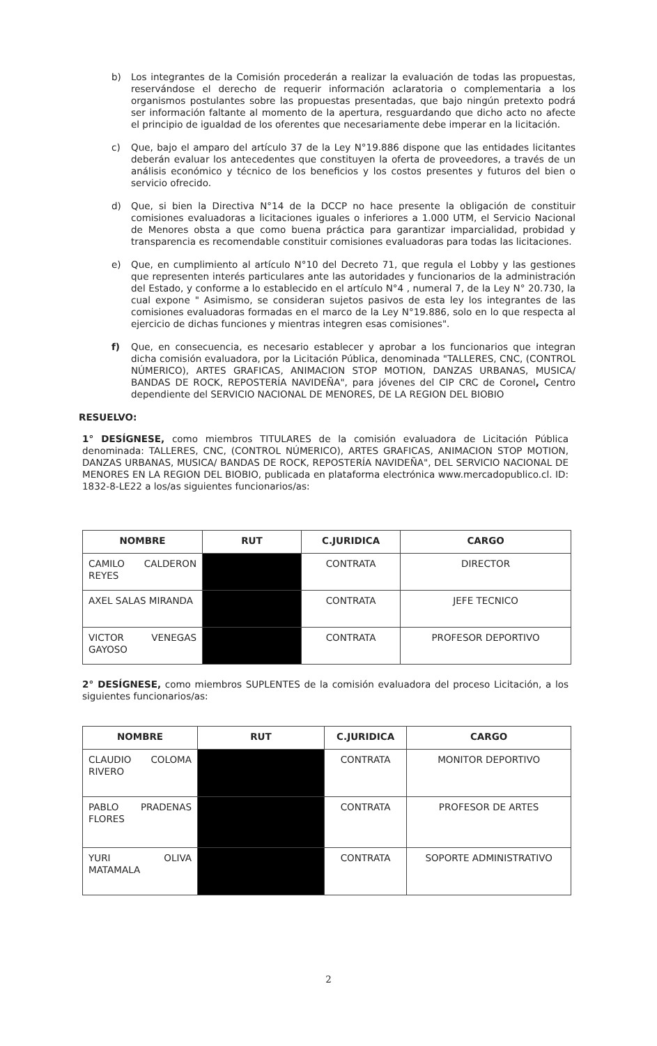b) Los integrantes de la Comisión procederán a realizar la evaluación de todas las propuestas, reservándose el derecho de requerir información aclaratoria o complementaria a los organismos postulantes sobre las propuestas presentadas, que bajo ningún pretexto podrá ser información faltante al momento de la apertura, resguardando que dicho acto no afecte el principio de igualdad de los oferentes que necesariamente debe imperar en la licitación.
c) Que, bajo el amparo del artículo 37 de la Ley N°19.886 dispone que las entidades licitantes deberán evaluar los antecedentes que constituyen la oferta de proveedores, a través de un análisis económico y técnico de los beneficios y los costos presentes y futuros del bien o servicio ofrecido.
d) Que, si bien la Directiva N°14 de la DCCP no hace presente la obligación de constituir comisiones evaluadoras a licitaciones iguales o inferiores a 1.000 UTM, el Servicio Nacional de Menores obsta a que como buena práctica para garantizar imparcialidad, probidad y transparencia es recomendable constituir comisiones evaluadoras para todas las licitaciones.
e) Que, en cumplimiento al artículo N°10 del Decreto 71, que regula el Lobby y las gestiones que representen interés particulares ante las autoridades y funcionarios de la administración del Estado, y conforme a lo establecido en el artículo N°4 , numeral 7, de la Ley N° 20.730, la cual expone " Asimismo, se consideran sujetos pasivos de esta ley los integrantes de las comisiones evaluadoras formadas en el marco de la Ley N°19.886, solo en lo que respecta al ejercicio de dichas funciones y mientras integren esas comisiones".
f) Que, en consecuencia, es necesario establecer y aprobar a los funcionarios que integran dicha comisión evaluadora, por la Licitación Pública, denominada "TALLERES, CNC, (CONTROL NÚMERICO), ARTES GRAFICAS, ANIMACION STOP MOTION, DANZAS URBANAS, MUSICA/ BANDAS DE ROCK, REPOSTERÍA NAVIDEÑA", para jóvenes del CIP CRC de Coronel, Centro dependiente del SERVICIO NACIONAL DE MENORES, DE LA REGION DEL BIOBIO
RESUELVO:
1° DESÍGNESE, como miembros TITULARES de la comisión evaluadora de Licitación Pública denominada: TALLERES, CNC, (CONTROL NÚMERICO), ARTES GRAFICAS, ANIMACION STOP MOTION, DANZAS URBANAS, MUSICA/ BANDAS DE ROCK, REPOSTERÍA NAVIDEÑA", DEL SERVICIO NACIONAL DE MENORES EN LA REGION DEL BIOBIO, publicada en plataforma electrónica www.mercadopublico.cl. ID: 1832-8-LE22 a los/as siguientes funcionarios/as:
| NOMBRE | RUT | C.JURIDICA | CARGO |
| --- | --- | --- | --- |
| CAMILO CALDERON REYES | | CONTRATA | DIRECTOR |
| AXEL SALAS MIRANDA | | CONTRATA | JEFE TECNICO |
| VICTOR VENEGAS GAYOSO | | CONTRATA | PROFESOR DEPORTIVO |
2° DESÍGNESE, como miembros SUPLENTES de la comisión evaluadora del proceso Licitación, a los siguientes funcionarios/as:
| NOMBRE | RUT | C.JURIDICA | CARGO |
| --- | --- | --- | --- |
| CLAUDIO COLOMA RIVERO | | CONTRATA | MONITOR DEPORTIVO |
| PABLO PRADENAS FLORES | | CONTRATA | PROFESOR DE ARTES |
| YURI OLIVA MATAMALA | | CONTRATA | SOPORTE ADMINISTRATIVO |
2